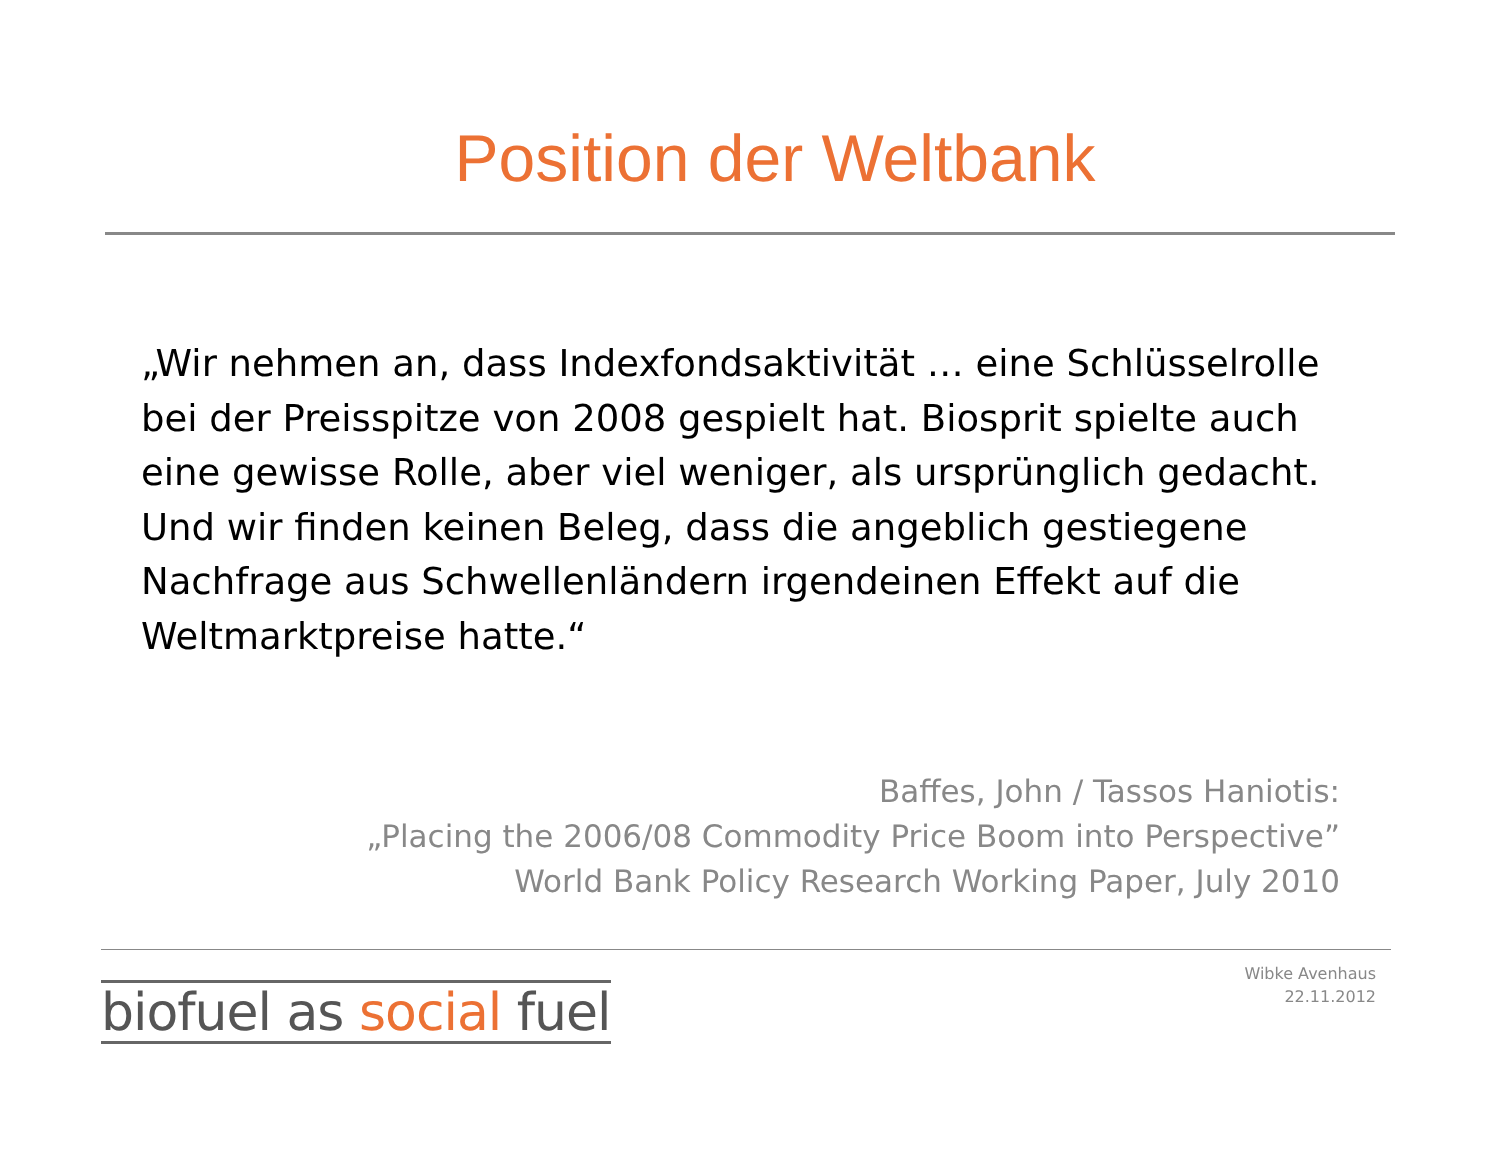Position der Weltbank
„Wir nehmen an, dass Indexfondsaktivität … eine Schlüsselrolle bei der Preisspitze von 2008 gespielt hat. Biosprit spielte auch eine gewisse Rolle, aber viel weniger, als ursprünglich gedacht. Und wir finden keinen Beleg, dass die angeblich gestiegene Nachfrage aus Schwellenländern irgendeinen Effekt auf die Weltmarktpreise hatte.“
Baffes, John / Tassos Haniotis:
„Placing the 2006/08 Commodity Price Boom into Perspective”
World Bank Policy Research Working Paper, July 2010
biofuel as social fuel
Wibke Avenhaus
22.11.2012